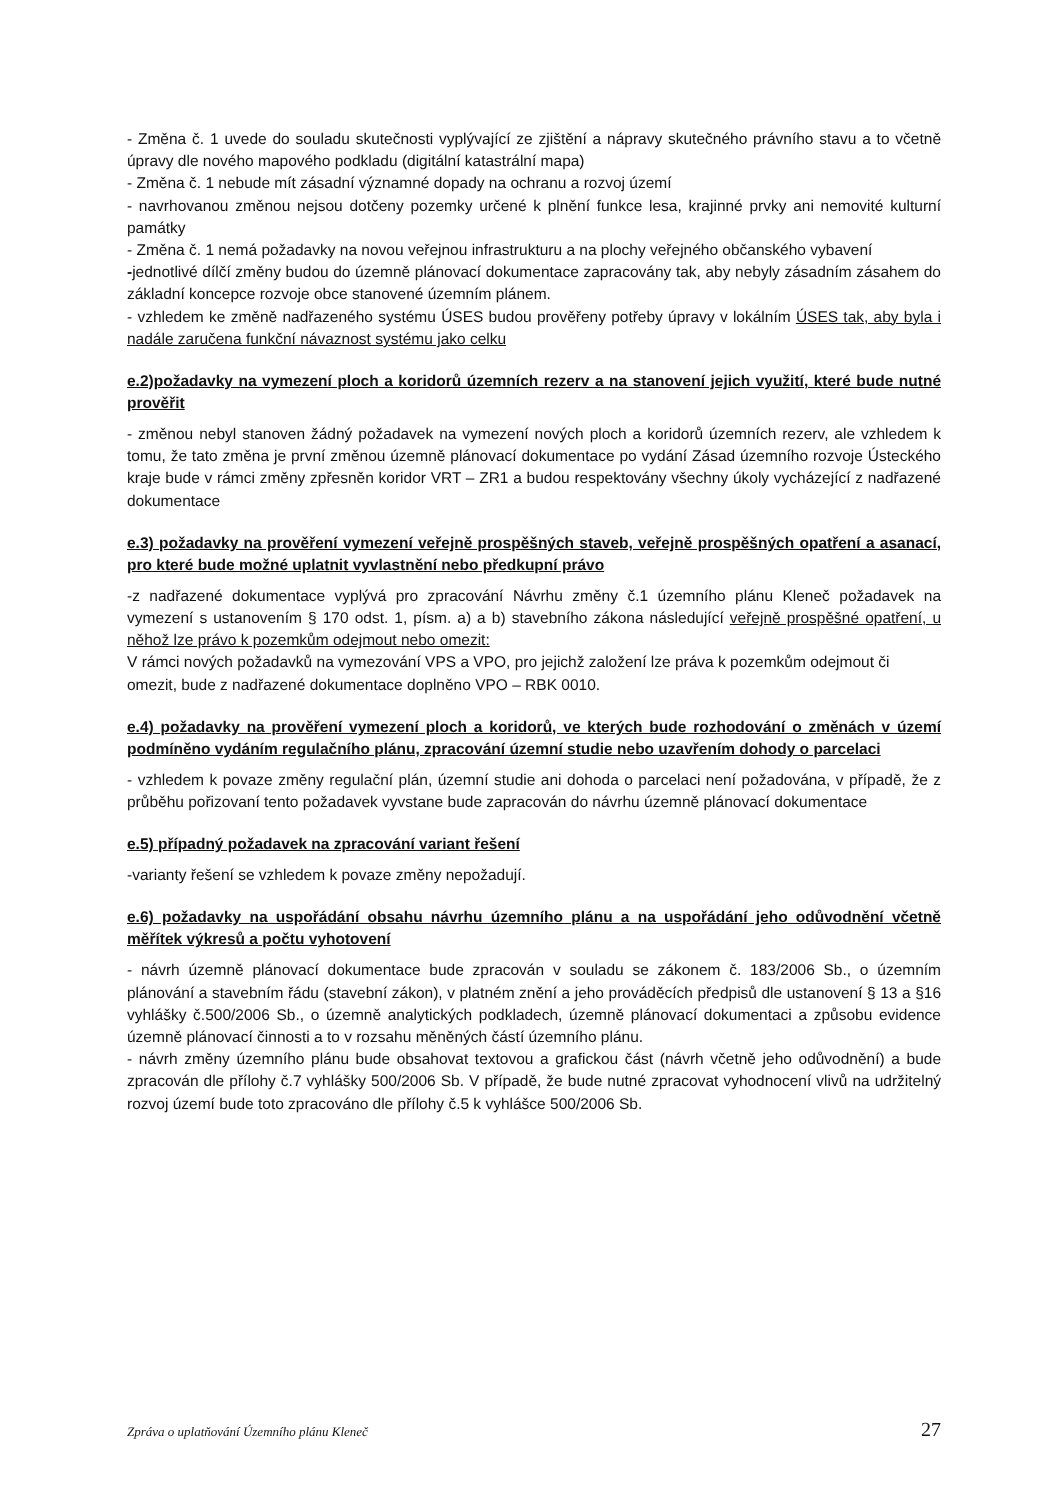- Změna č. 1 uvede do souladu skutečnosti vyplývající ze zjištění a nápravy skutečného právního stavu a to včetně úpravy dle nového mapového podkladu (digitální katastrální mapa)
- Změna č. 1 nebude mít zásadní významné dopady na ochranu a rozvoj území
- navrhovanou změnou nejsou dotčeny pozemky určené k plnění funkce lesa, krajinné prvky ani nemovité kulturní památky
- Změna č. 1 nemá požadavky na novou veřejnou infrastrukturu a na plochy veřejného občanského vybavení
-jednotlivé dílčí změny budou do územně plánovací dokumentace zapracovány tak, aby nebyly zásadním zásahem do základní koncepce rozvoje obce stanovené územním plánem.
- vzhledem ke změně nadřazeného systému ÚSES budou prověřeny potřeby úpravy v lokálním ÚSES tak, aby byla i nadále zaručena funkční návaznost systému jako celku
e.2)požadavky na vymezení ploch a koridorů územních rezerv a na stanovení jejich využití, které bude nutné prověřit
- změnou nebyl stanoven žádný požadavek na vymezení nových ploch a koridorů územních rezerv, ale vzhledem k tomu, že tato změna je první změnou územně plánovací dokumentace po vydání Zásad územního rozvoje Ústeckého kraje bude v rámci změny zpřesněn koridor VRT – ZR1 a budou respektovány všechny úkoly vycházející z nadřazené dokumentace
e.3) požadavky na prověření vymezení veřejně prospěšných staveb, veřejně prospěšných opatření a asanací, pro které bude možné uplatnit vyvlastnění nebo předkupní právo
-z nadřazené dokumentace vyplývá pro zpracování Návrhu změny č.1 územního plánu Kleneč požadavek na vymezení s ustanovením § 170 odst. 1, písm. a) a b) stavebního zákona následující veřejně prospěšné opatření, u něhož lze právo k pozemkům odejmout nebo omezit:
V rámci nových požadavků na vymezování VPS a VPO, pro jejichž založení lze práva k pozemkům odejmout či omezit, bude z nadřazené dokumentace doplněno VPO – RBK 0010.
e.4) požadavky na prověření vymezení ploch a koridorů, ve kterých bude rozhodování o změnách v území podmíněno vydáním regulačního plánu, zpracování územní studie nebo uzavřením dohody o parcelaci
- vzhledem k povaze změny regulační plán, územní studie ani dohoda o parcelaci není požadována, v případě, že z průběhu pořizovaní tento požadavek vyvstane bude zapracován do návrhu územně plánovací dokumentace
e.5) případný požadavek na zpracování variant řešení
-varianty řešení se vzhledem k povaze změny nepožadují.
e.6) požadavky na uspořádání obsahu návrhu územního plánu a na uspořádání jeho odůvodnění včetně měřítek výkresů a počtu vyhotovení
- návrh územně plánovací dokumentace bude zpracován v souladu se zákonem č. 183/2006 Sb., o územním plánování a stavebním řádu (stavební zákon), v platném znění a jeho prováděcích předpisů dle ustanovení § 13 a §16 vyhlášky č.500/2006 Sb., o územně analytických podkladech, územně plánovací dokumentaci a způsobu evidence územně plánovací činnosti a to v rozsahu měněných částí územního plánu.
- návrh změny územního plánu bude obsahovat textovou a grafickou část (návrh včetně jeho odůvodnění) a bude zpracován dle přílohy č.7 vyhlášky 500/2006 Sb. V případě, že bude nutné zpracovat vyhodnocení vlivů na udržitelný rozvoj území bude toto zpracováno dle přílohy č.5 k vyhlášce 500/2006 Sb.
Zpráva o uplatňování Územního plánu Kleneč 27